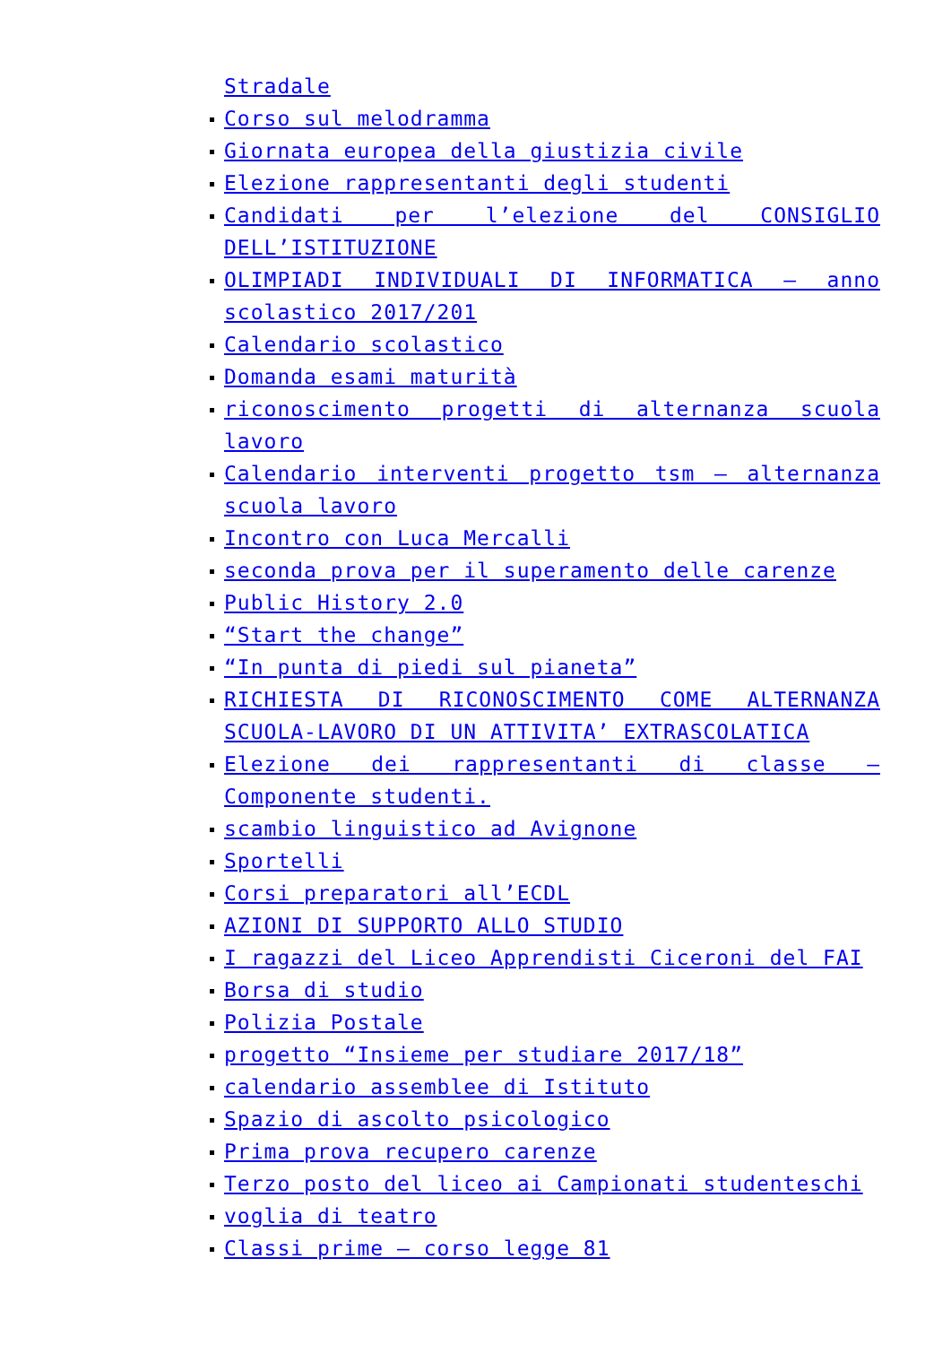Stradale
Corso sul melodramma
Giornata europea della giustizia civile
Elezione rappresentanti degli studenti
Candidati per l’elezione del CONSIGLIO DELL’ISTITUZIONE
OLIMPIADI INDIVIDUALI DI INFORMATICA – anno scolastico 2017/201
Calendario scolastico
Domanda esami maturità
riconoscimento progetti di alternanza scuola lavoro
Calendario interventi progetto tsm – alternanza scuola lavoro
Incontro con Luca Mercalli
seconda prova per il superamento delle carenze
Public History 2.0
“Start the change”
“In punta di piedi sul pianeta”
RICHIESTA DI RICONOSCIMENTO COME ALTERNANZA SCUOLA-LAVORO DI UN ATTIVITA’ EXTRASCOLATICA
Elezione dei rappresentanti di classe – Componente studenti.
scambio linguistico ad Avignone
Sportelli
Corsi preparatori all’ECDL
AZIONI DI SUPPORTO ALLO STUDIO
I ragazzi del Liceo Apprendisti Ciceroni del FAI
Borsa di studio
Polizia Postale
progetto “Insieme per studiare 2017/18”
calendario assemblee di Istituto
Spazio di ascolto psicologico
Prima prova recupero carenze
Terzo posto del liceo ai Campionati studenteschi
voglia di teatro
Classi prime – corso legge 81